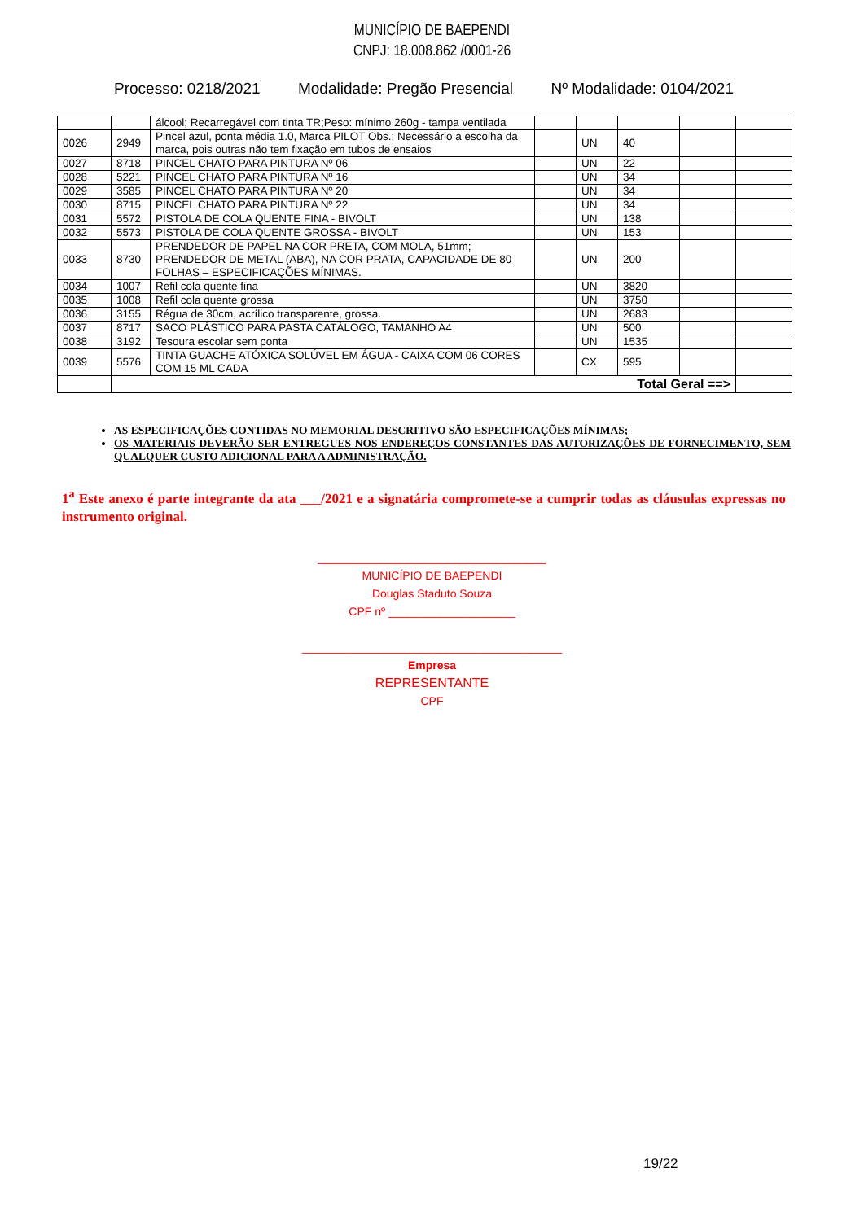MUNICÍPIO DE BAEPENDI
CNPJ: 18.008.862 /0001-26
Processo: 0218/2021 Modalidade: Pregão Presencial Nº Modalidade: 0104/2021
| | | álcool; Recarregável com tinta TR;Peso: mínimo 260g - tampa ventilada | | | | | |
| 0026 | 2949 | Pincel azul, ponta média 1.0, Marca PILOT Obs.: Necessário a escolha da marca, pois outras não tem fixação em tubos de ensaios | | UN | 40 | | |
| 0027 | 8718 | PINCEL CHATO PARA PINTURA Nº 06 | | UN | 22 | | |
| 0028 | 5221 | PINCEL CHATO PARA PINTURA Nº 16 | | UN | 34 | | |
| 0029 | 3585 | PINCEL CHATO PARA PINTURA Nº 20 | | UN | 34 | | |
| 0030 | 8715 | PINCEL CHATO PARA PINTURA Nº 22 | | UN | 34 | | |
| 0031 | 5572 | PISTOLA DE COLA QUENTE FINA - BIVOLT | | UN | 138 | | |
| 0032 | 5573 | PISTOLA DE COLA QUENTE GROSSA - BIVOLT | | UN | 153 | | |
| 0033 | 8730 | PRENDEDOR DE PAPEL NA COR PRETA, COM MOLA, 51mm; PRENDEDOR DE METAL (ABA), NA COR PRATA, CAPACIDADE DE 80 FOLHAS – ESPECIFICAÇÕES MÍNIMAS. | | UN | 200 | | |
| 0034 | 1007 | Refil cola quente fina | | UN | 3820 | | |
| 0035 | 1008 | Refil cola quente grossa | | UN | 3750 | | |
| 0036 | 3155 | Régua de 30cm, acrílico transparente, grossa. | | UN | 2683 | | |
| 0037 | 8717 | SACO PLÁSTICO PARA PASTA CATÁLOGO, TAMANHO A4 | | UN | 500 | | |
| 0038 | 3192 | Tesoura escolar sem ponta | | UN | 1535 | | |
| 0039 | 5576 | TINTA GUACHE ATÓXICA SOLÚVEL EM ÁGUA - CAIXA COM 06 CORES COM 15 ML CADA | | CX | 595 | | |
| | Total Geral ==> | | | | | | |
AS ESPECIFICAÇÕES CONTIDAS NO MEMORIAL DESCRITIVO SÃO ESPECIFICAÇÕES MÍNIMAS;
OS MATERIAIS DEVERÃO SER ENTREGUES NOS ENDEREÇOS CONSTANTES DAS AUTORIZAÇÕES DE FORNECIMENTO, SEM QUALQUER CUSTO ADICIONAL PARA A ADMINISTRAÇÃO.
1<sup>a</sup> Este anexo é parte integrante da ata ___/2021 e a signatária compromete-se a cumprir todas as cláusulas expressas no instrumento original.
____________________________________
MUNICÍPIO DE BAEPENDI
Douglas Staduto Souza
CPF nº ____________________
_________________________________________
Empresa
REPRESENTANTE
CPF
19/22